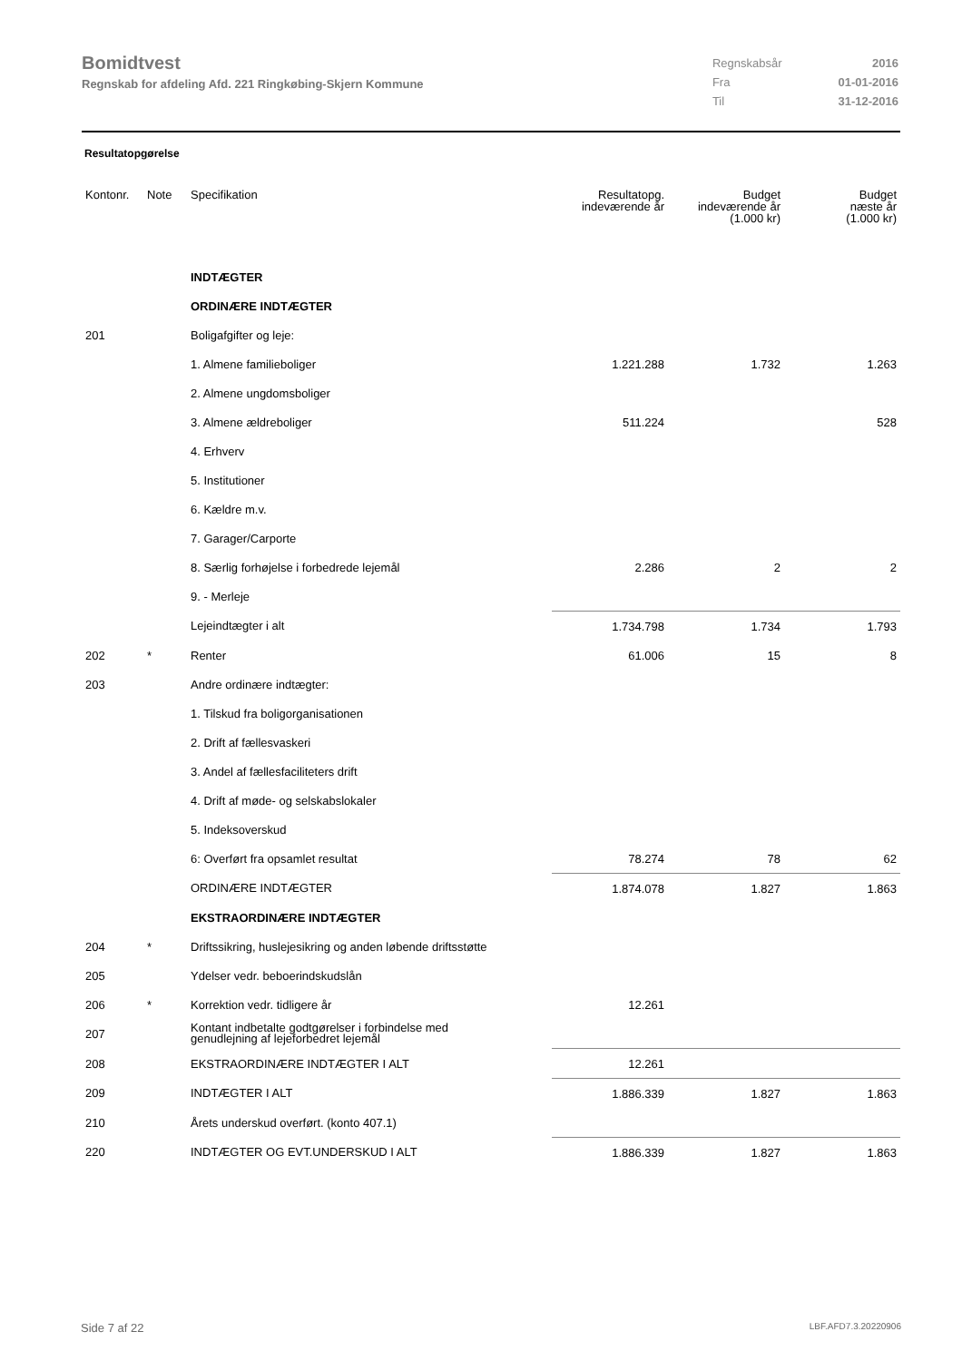Bomidtvest
Regnskab for afdeling Afd. 221 Ringkøbing-Skjern Kommune
| Regnskabsår | 2016 |
| Fra | 01-01-2016 |
| Til | 31-12-2016 |
Resultatopgørelse
| Kontonr. | Note | Specifikation | Resultatopg. indeværende år | Budget indeværende år (1.000 kr) | Budget næste år (1.000 kr) |
| --- | --- | --- | --- | --- | --- |
| | | INDTÆGTER | | | |
| | | ORDINÆRE INDTÆGTER | | | |
| 201 | | Boligafgifter og leje: | | | |
| | | 1. Almene familieboliger | 1.221.288 | 1.732 | 1.263 |
| | | 2. Almene ungdomsboliger | | | |
| | | 3. Almene ældreboliger | 511.224 | | 528 |
| | | 4. Erhverv | | | |
| | | 5. Institutioner | | | |
| | | 6. Kældre m.v. | | | |
| | | 7. Garager/Carporte | | | |
| | | 8. Særlig forhøjelse i forbedrede lejemål | 2.286 | 2 | 2 |
| | | 9. - Merleje | | | |
| | | Lejeindtægter i alt | 1.734.798 | 1.734 | 1.793 |
| 202 | * | Renter | 61.006 | 15 | 8 |
| 203 | | Andre ordinære indtægter: | | | |
| | | 1. Tilskud fra boligorganisationen | | | |
| | | 2. Drift af fællesvaskeri | | | |
| | | 3. Andel af fællesfaciliteters drift | | | |
| | | 4. Drift af møde- og selskabslokaler | | | |
| | | 5. Indeksoverskud | | | |
| | | 6: Overført fra opsamlet resultat | 78.274 | 78 | 62 |
| | | ORDINÆRE INDTÆGTER | 1.874.078 | 1.827 | 1.863 |
| | | EKSTRAORDINÆRE INDTÆGTER | | | |
| 204 | * | Driftssikring, huslejesikring og anden løbende driftsstøtte | | | |
| 205 | | Ydelser vedr. beboerindskudslån | | | |
| 206 | * | Korrektion vedr. tidligere år | 12.261 | | |
| 207 | | Kontant indbetalte godtgørelser i forbindelse med genudlejning af lejeforbedret lejemål | | | |
| 208 | | EKSTRAORDINÆRE INDTÆGTER I ALT | 12.261 | | |
| 209 | | INDTÆGTER I ALT | 1.886.339 | 1.827 | 1.863 |
| 210 | | Årets underskud overført. (konto 407.1) | | | |
| 220 | | INDTÆGTER OG EVT.UNDERSKUD I ALT | 1.886.339 | 1.827 | 1.863 |
Side 7 af 22 LBF.AFD7.3.20220906